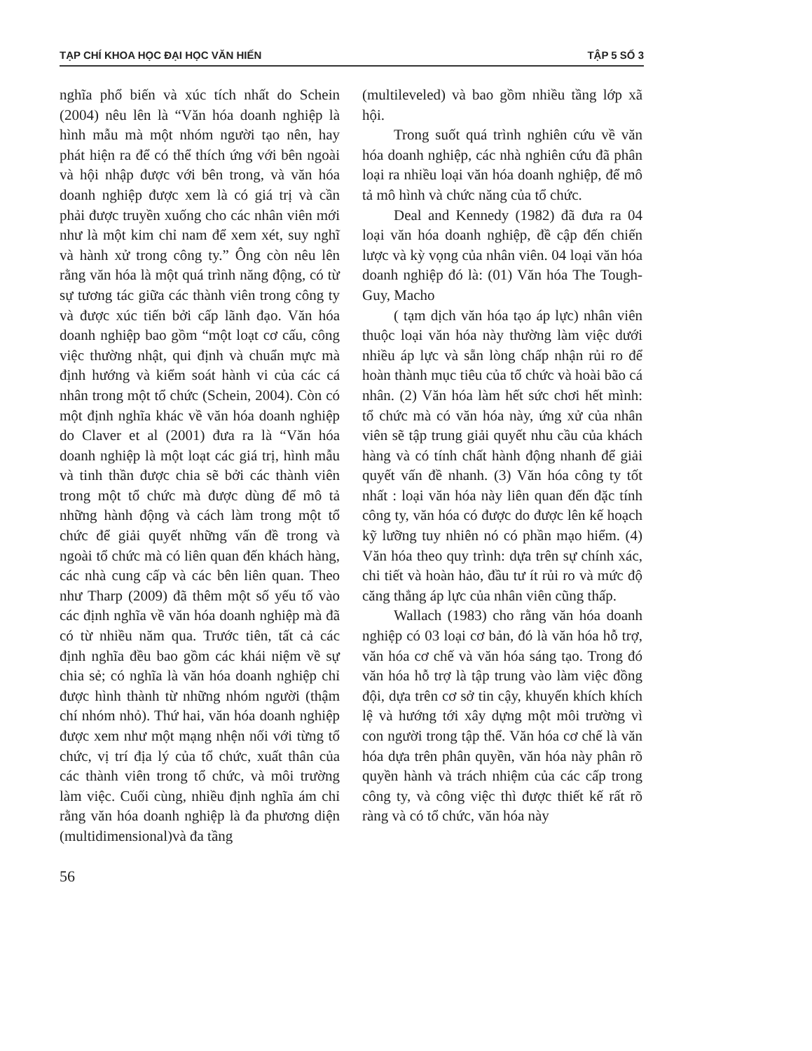TẠP CHÍ KHOA HỌC ĐẠI HỌC VĂN HIẾN TẬP 5 SỐ 3
nghĩa phổ biến và xúc tích nhất do Schein (2004) nêu lên là “Văn hóa doanh nghiệp là hình mẫu mà một nhóm người tạo nên, hay phát hiện ra để có thể thích ứng với bên ngoài và hội nhập được với bên trong, và văn hóa doanh nghiệp được xem là có giá trị và cần phải được truyền xuống cho các nhân viên mới như là một kim chỉ nam để xem xét, suy nghĩ và hành xử trong công ty.” Ông còn nêu lên rằng văn hóa là một quá trình năng động, có từ sự tương tác giữa các thành viên trong công ty và được xúc tiến bởi cấp lãnh đạo. Văn hóa doanh nghiệp bao gồm “một loạt cơ cấu, công việc thường nhật, qui định và chuẩn mực mà định hướng và kiểm soát hành vi của các cá nhân trong một tổ chức (Schein, 2004). Còn có một định nghĩa khác về văn hóa doanh nghiệp do Claver et al (2001) đưa ra là “Văn hóa doanh nghiệp là một loạt các giá trị, hình mẫu và tinh thần được chia sẽ bởi các thành viên trong một tổ chức mà được dùng để mô tả những hành động và cách làm trong một tổ chức để giải quyết những vấn đề trong và ngoài tổ chức mà có liên quan đến khách hàng, các nhà cung cấp và các bên liên quan. Theo như Tharp (2009) đã thêm một số yếu tố vào các định nghĩa về văn hóa doanh nghiệp mà đã có từ nhiều năm qua. Trước tiên, tất cả các định nghĩa đều bao gồm các khái niệm về sự chia sẻ; có nghĩa là văn hóa doanh nghiệp chỉ được hình thành từ những nhóm người (thậm chí nhóm nhỏ). Thứ hai, văn hóa doanh nghiệp được xem như một mạng nhện nối với từng tổ chức, vị trí địa lý của tổ chức, xuất thân của các thành viên trong tổ chức, và môi trường làm việc. Cuối cùng, nhiều định nghĩa ám chỉ rằng văn hóa doanh nghiệp là đa phương diện (multidimensional)và đa tầng
(multileveled) và bao gồm nhiều tầng lớp xã hội.
Trong suốt quá trình nghiên cứu về văn hóa doanh nghiệp, các nhà nghiên cứu đã phân loại ra nhiều loại văn hóa doanh nghiệp, để mô tả mô hình và chức năng của tổ chức.
Deal and Kennedy (1982) đã đưa ra 04 loại văn hóa doanh nghiệp, đề cập đến chiến lược và kỳ vọng của nhân viên. 04 loại văn hóa doanh nghiệp đó là: (01) Văn hóa The Tough-Guy, Macho
( tạm dịch văn hóa tạo áp lực) nhân viên thuộc loại văn hóa này thường làm việc dưới nhiều áp lực và sẵn lòng chấp nhận rủi ro để hoàn thành mục tiêu của tổ chức và hoài bão cá nhân. (2) Văn hóa làm hết sức chơi hết mình: tổ chức mà có văn hóa này, ứng xử của nhân viên sẽ tập trung giải quyết nhu cầu của khách hàng và có tính chất hành động nhanh để giải quyết vấn đề nhanh. (3) Văn hóa công ty tốt nhất : loại văn hóa này liên quan đến đặc tính công ty, văn hóa có được do được lên kế hoạch kỹ lưỡng tuy nhiên nó có phần mạo hiểm. (4) Văn hóa theo quy trình: dựa trên sự chính xác, chi tiết và hoàn hảo, đầu tư ít rủi ro và mức độ căng thẳng áp lực của nhân viên cũng thấp.
Wallach (1983) cho rằng văn hóa doanh nghiệp có 03 loại cơ bản, đó là văn hóa hỗ trợ, văn hóa cơ chế và văn hóa sáng tạo. Trong đó văn hóa hỗ trợ là tập trung vào làm việc đồng đội, dựa trên cơ sở tin cậy, khuyến khích khích lệ và hướng tới xây dựng một môi trường vì con người trong tập thể. Văn hóa cơ chế là văn hóa dựa trên phân quyền, văn hóa này phân rõ quyền hành và trách nhiệm của các cấp trong công ty, và công việc thì được thiết kế rất rõ ràng và có tổ chức, văn hóa này
56